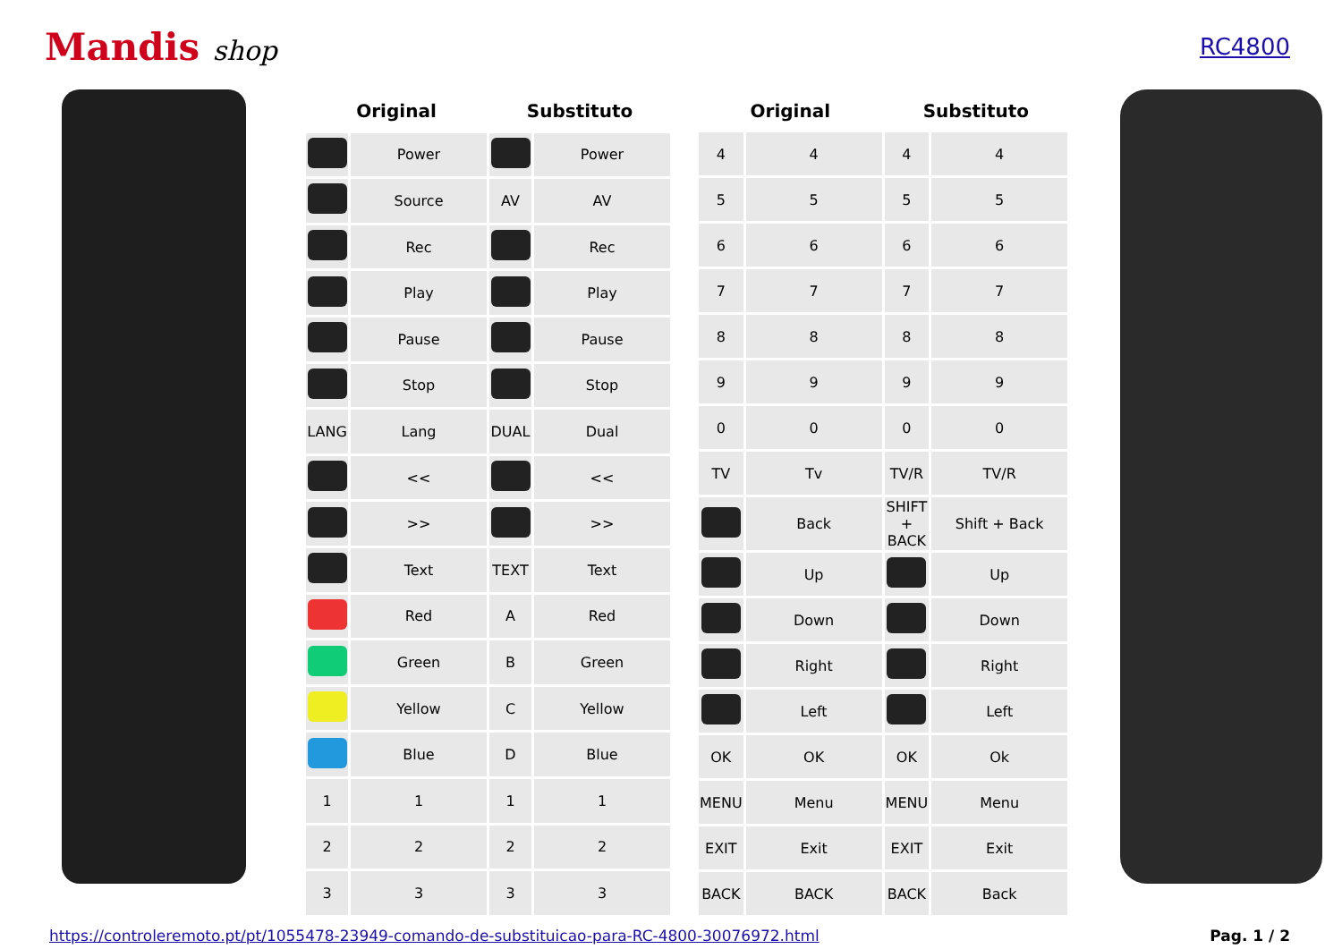Mandis shop
RC4800
| Original | | Substituto | |
| --- | --- | --- | --- |
| | Power | | Power |
| | Source | AV | AV |
| | Rec | | Rec |
| | Play | | Play |
| | Pause | | Pause |
| | Stop | | Stop |
| LANG | Lang | DUAL | Dual |
| | << | | << |
| | >> | | >> |
| | Text | TEXT | Text |
| | Red | A | Red |
| | Green | B | Green |
| | Yellow | C | Yellow |
| | Blue | D | Blue |
| 1 | 1 | 1 | 1 |
| 2 | 2 | 2 | 2 |
| 3 | 3 | 3 | 3 |
| Original | | Substituto | |
| --- | --- | --- | --- |
| 4 | 4 | 4 | 4 |
| 5 | 5 | 5 | 5 |
| 6 | 6 | 6 | 6 |
| 7 | 7 | 7 | 7 |
| 8 | 8 | 8 | 8 |
| 9 | 9 | 9 | 9 |
| 0 | 0 | 0 | 0 |
| TV | Tv | TV/R | TV/R |
| | Back | SHIFT + BACK | Shift + Back |
| | Up | | Up |
| | Down | | Down |
| | Right | | Right |
| | Left | | Left |
| OK | OK | OK | Ok |
| MENU | Menu | MENU | Menu |
| EXIT | Exit | EXIT | Exit |
| BACK | BACK | BACK | Back |
https://controleremoto.pt/pt/1055478-23949-comando-de-substituicao-para-RC-4800-30076972.html Pag. 1 / 2